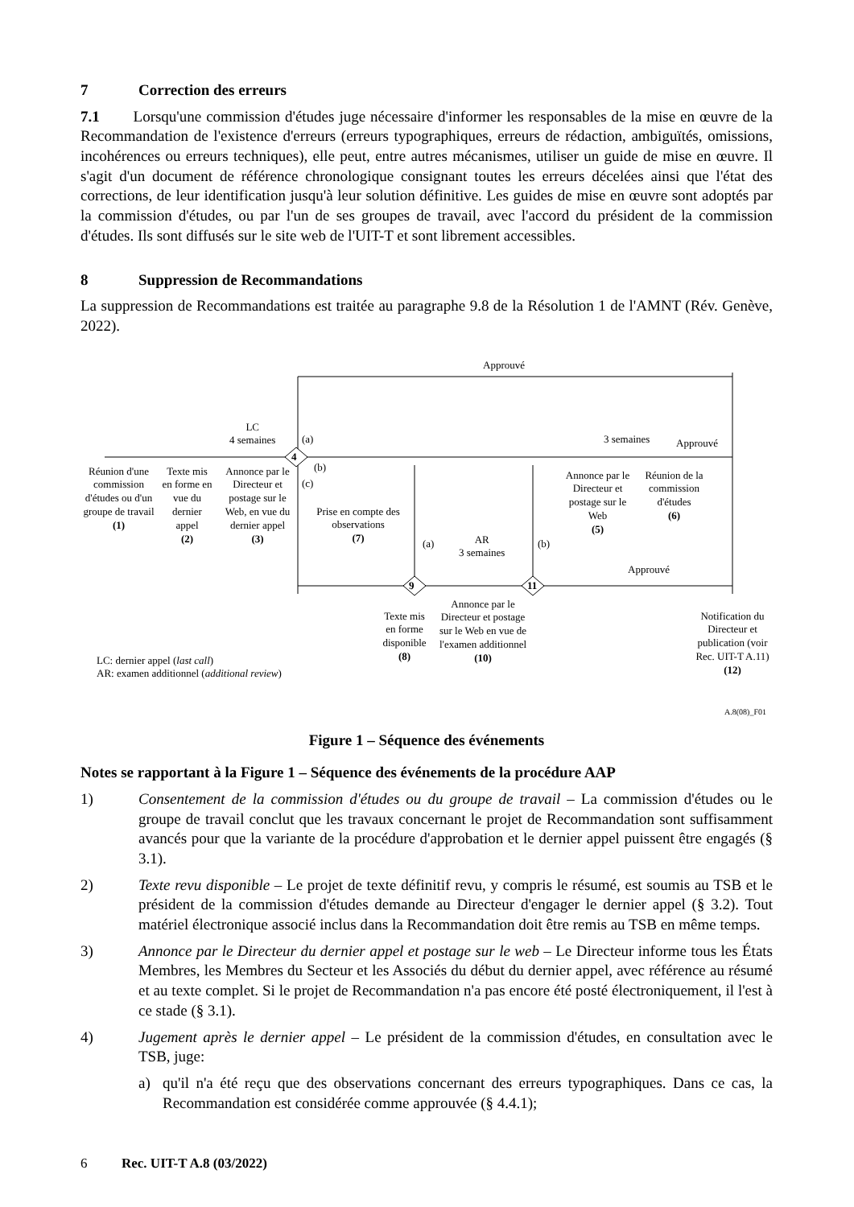7 Correction des erreurs
7.1 Lorsqu'une commission d'études juge nécessaire d'informer les responsables de la mise en œuvre de la Recommandation de l'existence d'erreurs (erreurs typographiques, erreurs de rédaction, ambiguïtés, omissions, incohérences ou erreurs techniques), elle peut, entre autres mécanismes, utiliser un guide de mise en œuvre. Il s'agit d'un document de référence chronologique consignant toutes les erreurs décelées ainsi que l'état des corrections, de leur identification jusqu'à leur solution définitive. Les guides de mise en œuvre sont adoptés par la commission d'études, ou par l'un de ses groupes de travail, avec l'accord du président de la commission d'études. Ils sont diffusés sur le site web de l'UIT-T et sont librement accessibles.
8 Suppression de Recommandations
La suppression de Recommandations est traitée au paragraphe 9.8 de la Résolution 1 de l'AMNT (Rév. Genève, 2022).
Approuvé
LC
4 semaines
(a)
4
(b)
(c)
3 semaines Approuvé
Réunion d'une commission d'études ou d'un groupe de travail
(1)
Texte mis en forme en vue du dernier appel
(2)
Annonce par le Directeur et postage sur le Web, en vue du dernier appel
(3)
Prise en compte des observations
(7)
(a)
AR
3 semaines
(b)
9 11
Annonce par le Directeur et postage sur le Web
(5)
Réunion de la commission d'études
(6)
Approuvé
Texte mis en forme disponible
(8)
Annonce par le Directeur et postage sur le Web en vue de l'examen additionnel
(10)
Notification du Directeur et publication (voir Rec. UIT-T A.11)
(12)
LC: dernier appel (last call)
AR: examen additionnel (additional review)
A.8(08)_F01
Figure 1 – Séquence des événements
Notes se rapportant à la Figure 1 – Séquence des événements de la procédure AAP
1) Consentement de la commission d'études ou du groupe de travail – La commission d'études ou le groupe de travail conclut que les travaux concernant le projet de Recommandation sont suffisamment avancés pour que la variante de la procédure d'approbation et le dernier appel puissent être engagés (§ 3.1).
2) Texte revu disponible – Le projet de texte définitif revu, y compris le résumé, est soumis au TSB et le président de la commission d'études demande au Directeur d'engager le dernier appel (§ 3.2). Tout matériel électronique associé inclus dans la Recommandation doit être remis au TSB en même temps.
3) Annonce par le Directeur du dernier appel et postage sur le web – Le Directeur informe tous les États Membres, les Membres du Secteur et les Associés du début du dernier appel, avec référence au résumé et au texte complet. Si le projet de Recommandation n'a pas encore été posté électroniquement, il l'est à ce stade (§ 3.1).
4) Jugement après le dernier appel – Le président de la commission d'études, en consultation avec le TSB, juge:
a) qu'il n'a été reçu que des observations concernant des erreurs typographiques. Dans ce cas, la Recommandation est considérée comme approuvée (§ 4.4.1);
6 Rec. UIT-T A.8 (03/2022)